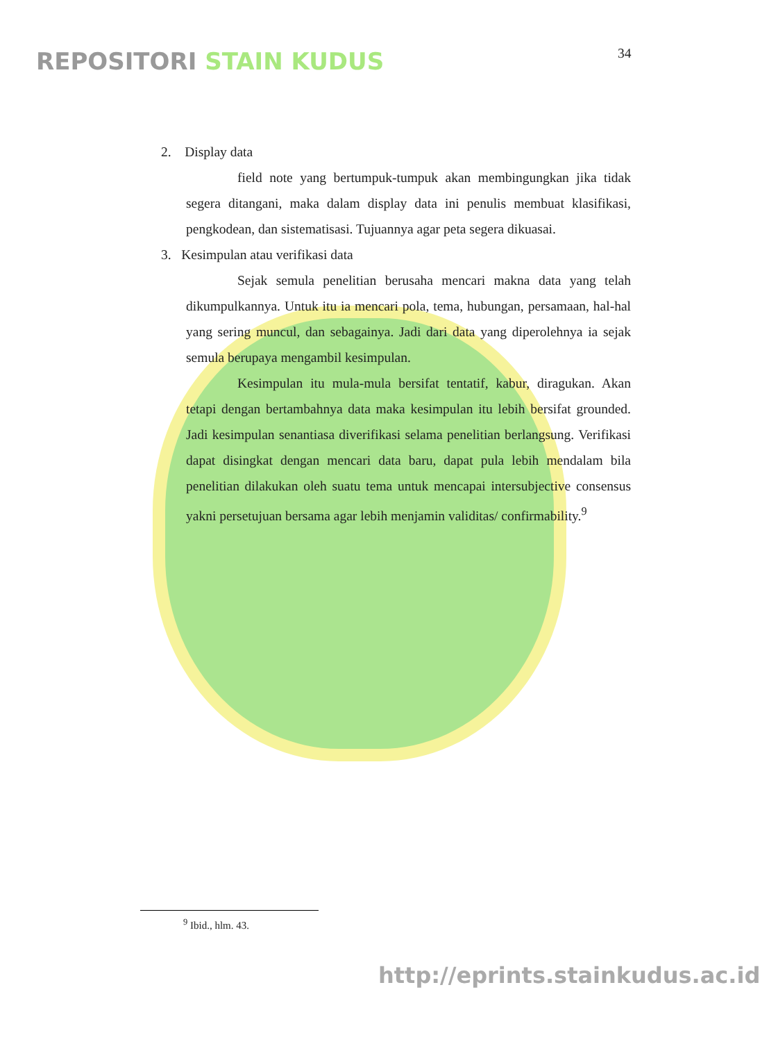REPOSITORI STAIN KUDUS 34
2. Display data
field note yang bertumpuk-tumpuk akan membingungkan jika tidak segera ditangani, maka dalam display data ini penulis membuat klasifikasi, pengkodean, dan sistematisasi. Tujuannya agar peta segera dikuasai.
3. Kesimpulan atau verifikasi data
Sejak semula penelitian berusaha mencari makna data yang telah dikumpulkannya. Untuk itu ia mencari pola, tema, hubungan, persamaan, hal-hal yang sering muncul, dan sebagainya. Jadi dari data yang diperolehnya ia sejak semula berupaya mengambil kesimpulan.
Kesimpulan itu mula-mula bersifat tentatif, kabur, diragukan. Akan tetapi dengan bertambahnya data maka kesimpulan itu lebih bersifat grounded. Jadi kesimpulan senantiasa diverifikasi selama penelitian berlangsung. Verifikasi dapat disingkat dengan mencari data baru, dapat pula lebih mendalam bila penelitian dilakukan oleh suatu tema untuk mencapai intersubjective consensus yakni persetujuan bersama agar lebih menjamin validitas/ confirmability.<sup>9</sup>
<sup>9</sup> Ibid., hlm. 43.
http://eprints.stainkudus.ac.id